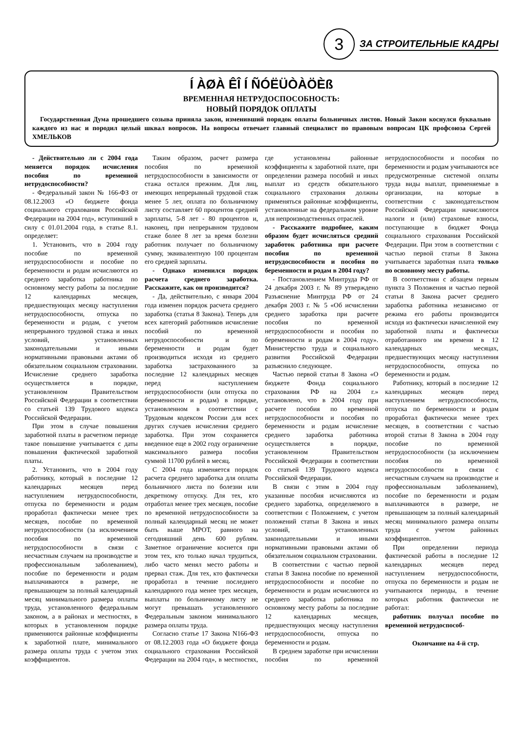3
ЗА СТРОИТЕЛЬНЫЕ КАДРЫ
Í ÀØÀ ÊÎ Í ÑÓËÜÒÀÖÈß
ВРЕМЕННАЯ НЕТРУДОСПОСОБНОСТЬ:
НОВЫЙ ПОРЯДОК ОПЛАТЫ
Государственная Дума прошедшего созыва приняла закон, изменивший порядок оплаты больничных листов. Новый Закон коснулся буквально каждого из нас и породил целый шквал вопросов. На вопросы отвечает главный специалист по правовым вопросам ЦК профсоюза Сергей ХМЕЛЬКОВ
- Действительно ли с 2004 года меняется порядок исчисления пособия по временной нетрудоспособности?
- Федеральный закон № 166-ФЗ от 08.12.2003 «О бюджете фонда социального страхования Российской Федерации на 2004 год», вступивший в силу с 01.01.2004 года, в статье 8.1. определяет:
1. Установить, что в 2004 году пособие по временной нетрудоспособности и пособие по беременности и родам исчисляются из среднего заработка работника по основному месту работы за последние 12 календарных месяцев, предшествующих месяцу наступления нетрудоспособности, отпуска по беременности и родам, с учетом непрерывного трудовой стажа и иных условий, установленных законодательными и иными нормативными правовыми актами об обязательном социальном страховании. Исчисление среднего заработка осуществляется в порядке, установленном Правительством Российской Федерации в соответствии со статьей 139 Трудового кодекса Российской Федерации.
При этом в случае повышения заработной платы в расчетном периоде такое повышение учитывается с даты повышения фактической заработной платы.
2. Установить, что в 2004 году работнику, который в последние 12 календарных месяцев перед наступлением нетрудоспособности, отпуска по беременности и родам проработал фактически менее трех месяцев, пособие по временной нетрудоспособности (за исключением пособия по временной нетрудоспособности в связи с несчастным случаем на производстве и профессиональным заболеванием), пособие по беременности и родам выплачиваются в размере, не превышающем за полный календарный месяц минимального размера оплаты труда, установленного федеральным законом, а в районах и местностях, в которых в установленном порядке применяются районные коэффициенты к заработной плате, минимального размера оплаты труда с учетом этих коэффициентов.
Таким образом, расчет размера пособия по временной нетрудоспособности в зависимости от стажа остался прежним. Для лиц, имеющих непрерывный трудовой стаж менее 5 лет, оплата по больничному листу составляет 60 процентов средней зарплаты, 5-8 лет - 80 процентов и, наконец, при непрерывном трудовом стаже более 8 лет за время болезни работник получает по больничному сумму, эквивалентную 100 процентам его средней зарплаты.
- Однако изменился порядок расчета среднего заработка. Расскажите, как он производится?
- Да, действительно, с января 2004 года изменен порядок расчета среднего заработка (статья 8 Закона). Теперь для всех категорий работников исчисление пособий по временной нетрудоспособности и по беременности и родам будет производиться исходя из среднего заработка застрахованного за последние 12 календарных месяцев перед наступлением нетрудоспособности (или отпуска по беременности и родам) в порядке, установленном в соответствии с Трудовым кодексом России для всех других случаев исчисления среднего заработка. При этом сохраняется введенное еще в 2002 году ограничение максимального размера пособия суммой 11700 рублей в месяц.
С 2004 года изменяется порядок расчета среднего заработка для оплаты больничного листа по болезни или декретному отпуску. Для тех, кто отработал менее трех месяцев, пособие по временной нетрудоспособности за полный календарный месяц не может быть выше МРОТ, равного на сегодняшний день 600 рублям. Заметное ограничение коснется при этом тех, кто только начал трудиться, либо часто менял место работы и прервал стаж. Для тех, кто фактически проработал в течение последнего календарного года менее трех месяцев, выплаты по больничному листу не могут превышать установленного Федеральным законом минимального размера оплаты труда.
Согласно статье 17 Закона N166-ФЗ от 08.12.2003 года «О бюджете фонда социального страхования Российской Федерации на 2004 год», в местностях, где установлены районные коэффициенты к заработной плате, при определении размера пособий и иных выплат из средств обязательного социального страхования должны применяться районные коэффициенты, установленные на федеральном уровне для непроизводственных отраслей.
- Расскажите подробнее, каким образом будет исчисляться средний заработок работника при расчете пособия по временной нетрудоспособности и пособия по беременности и родам в 2004 году?
- Постановлением Минтруда РФ от 24 декабря 2003 г. № 89 утверждено Разъяснение Минтруда РФ от 24 декабря 2003 г. № 5 «Об исчислении среднего заработка при расчете пособия по временной нетрудоспособности и пособия по беременности и родам в 2004 году». Министерство труда и социального развития Российской Федерации разъяснило следующее.
Частью первой статьи 8 Закона «О бюджете Фонда социального страхования РФ на 2004 г.» установлено, что в 2004 году при расчете пособия по временной нетрудоспособности и пособия по беременности и родам исчисление среднего заработка работника осуществляется в порядке, установленном Правительством Российской Федерации в соответствии со статьей 139 Трудового кодекса Российской Федерации.
В связи с этим в 2004 году указанные пособия исчисляются из среднего заработка, определяемого в соответствии с Положением, с учетом положений статьи 8 Закона и иных условий, установленных законодательными и иными нормативными правовыми актами об обязательном социальном страховании.
В соответствии с частью первой статьи 8 Закона пособие по временной нетрудоспособности и пособие по беременности и родам исчисляются из среднего заработка работника по основному месту работы за последние 12 календарных месяцев, предшествующих месяцу наступления нетрудоспособности, отпуска по беременности и родам.
В среднем заработке при исчислении пособия по временной нетрудоспособности и пособия по беременности и родам учитываются все предусмотренные системой оплаты труда виды выплат, применяемые в организации, на которые в соответствии с законодательством Российской Федерации начисляются налоги и (или) страховые взносы, поступающие в бюджет Фонда социального страхования Российской Федерации. При этом в соответствии с частью первой статьи 8 Закона учитывается заработная плата только по основному месту работы.
В соответствии с абзацем первым пункта 3 Положения и частью первой статьи 8 Закона расчет среднего заработка работника независимо от режима его работы производится исходя из фактически начисленной ему заработной платы и фактически отработанного им времени в 12 календарных месяцах, предшествующих месяцу наступления нетрудоспособности, отпуска по беременности и родам.
Работнику, который в последние 12 календарных месяцев перед наступлением нетрудоспособности, отпуска по беременности и родам проработал фактически менее трех месяцев, в соответствии с частью второй статьи 8 Закона в 2004 году пособие по временной нетрудоспособности (за исключением пособия по временной нетрудоспособности в связи с несчастным случаем на производстве и профессиональным заболеванием), пособие по беременности и родам выплачиваются в размере, не превышающем за полный календарный месяц минимального размера оплаты труда с учетом районных коэффициентов.
При определении периода фактической работы в последние 12 календарных месяцев перед наступлением нетрудоспособности, отпуска по беременности и родам не учитываются периоды, в течение которых работник фактически не работал:
работник получал пособие по временной нетрудоспособ-
Окончание на 4-й стр.